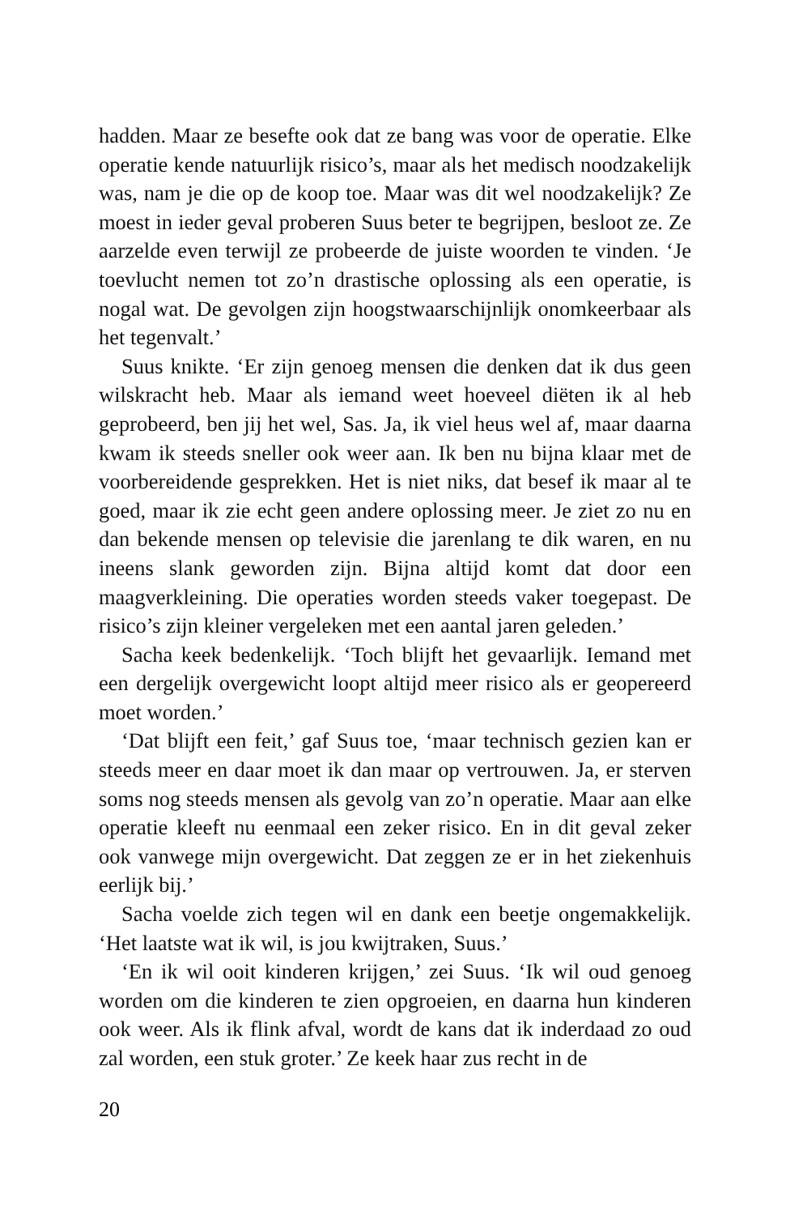hadden. Maar ze besefte ook dat ze bang was voor de operatie. Elke operatie kende natuurlijk risico’s, maar als het medisch noodzakelijk was, nam je die op de koop toe. Maar was dit wel noodzakelijk? Ze moest in ieder geval proberen Suus beter te begrijpen, besloot ze. Ze aarzelde even terwijl ze probeerde de juiste woorden te vinden. ‘Je toevlucht nemen tot zo’n drastische oplossing als een operatie, is nogal wat. De gevolgen zijn hoogst­waarschijnlijk onomkeerbaar als het tegenvalt.’
Suus knikte. ‘Er zijn genoeg mensen die denken dat ik dus geen wilskracht heb. Maar als iemand weet hoeveel diëten ik al heb geprobeerd, ben jij het wel, Sas. Ja, ik viel heus wel af, maar daarna kwam ik steeds sneller ook weer aan. Ik ben nu bijna klaar met de voorbereidende gesprekken. Het is niet niks, dat besef ik maar al te goed, maar ik zie echt geen andere oplossing meer. Je ziet zo nu en dan bekende mensen op televisie die jarenlang te dik waren, en nu ineens slank geworden zijn. Bijna altijd komt dat door een maagverkleining. Die operaties worden steeds vaker toegepast. De risico’s zijn kleiner vergeleken met een aantal jaren geleden.’
Sacha keek bedenkelijk. ‘Toch blijft het gevaarlijk. Iemand met een dergelijk overgewicht loopt altijd meer risico als er geope­reerd moet worden.’
‘Dat blijft een feit,’ gaf Suus toe, ‘maar technisch gezien kan er steeds meer en daar moet ik dan maar op vertrouwen. Ja, er ster­ven soms nog steeds mensen als gevolg van zo’n operatie. Maar aan elke operatie kleeft nu eenmaal een zeker risico. En in dit geval zeker ook vanwege mijn overgewicht. Dat zeggen ze er in het ziekenhuis eerlijk bij.’
Sacha voelde zich tegen wil en dank een beetje ongemakkelijk. ‘Het laatste wat ik wil, is jou kwijtraken, Suus.’
‘En ik wil ooit kinderen krijgen,’ zei Suus. ‘Ik wil oud genoeg worden om die kinderen te zien opgroeien, en daarna hun kinde­ren ook weer. Als ik flink afval, wordt de kans dat ik inderdaad zo oud zal worden, een stuk groter.’ Ze keek haar zus recht in de
20